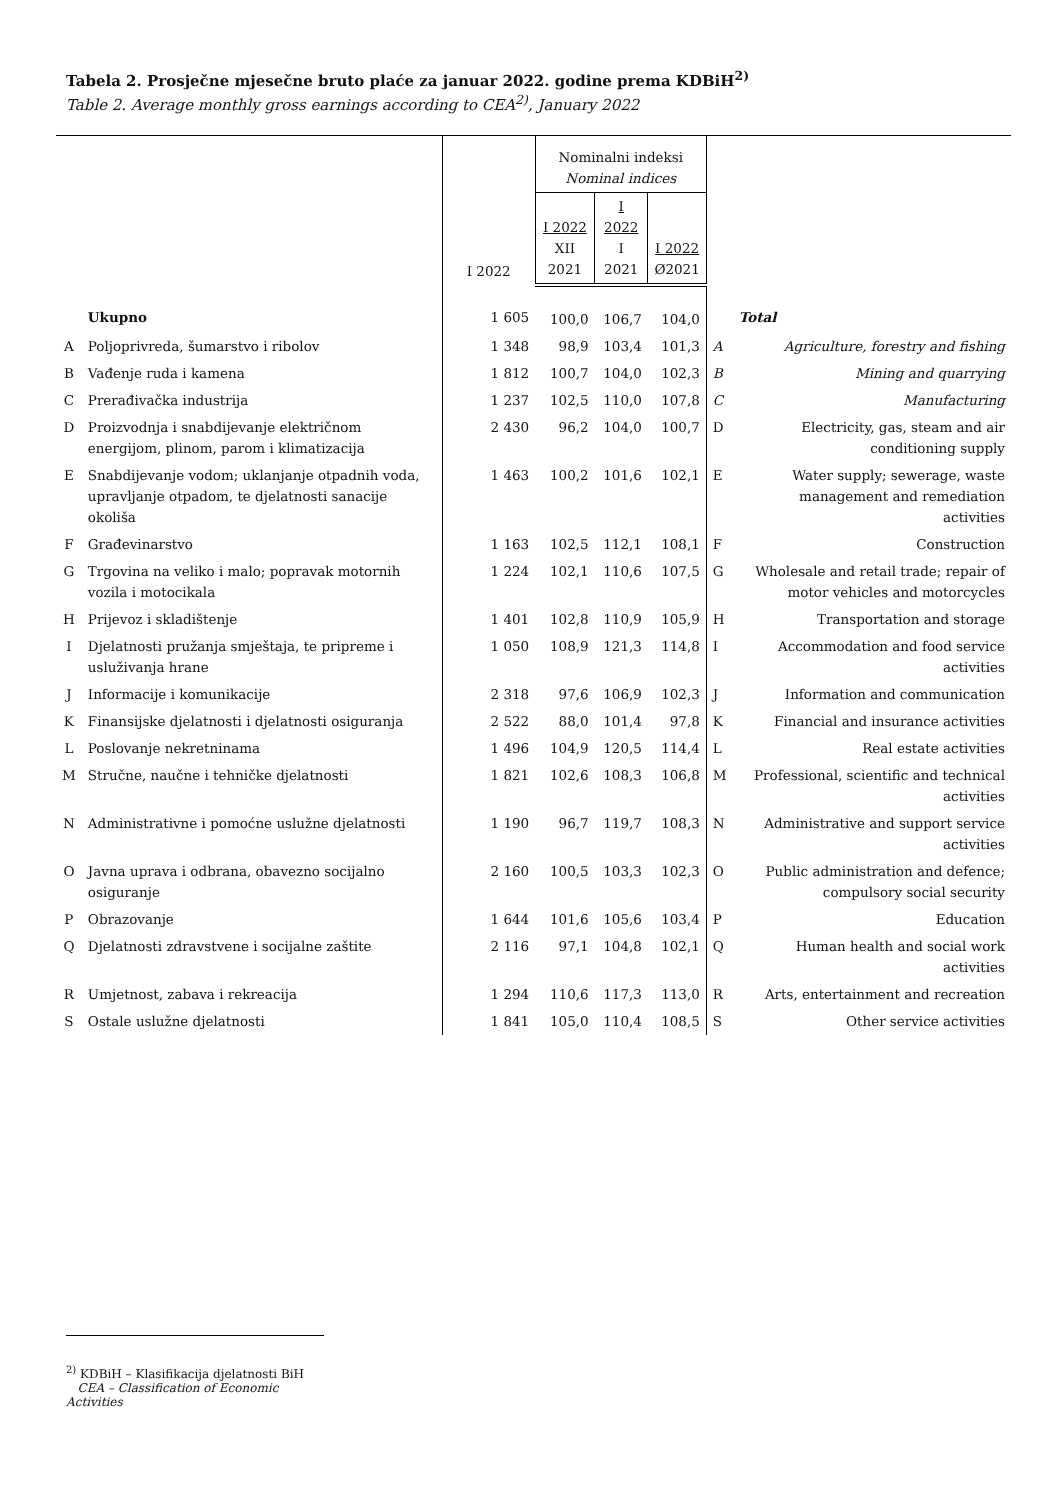Tabela 2. Prosječne mjesečne bruto plaće za januar 2022. godine prema KDBiH<sup>2)</sup>
Table 2. Average monthly gross earnings according to CEA<sup>2)</sup>, January 2022
| | | I 2022 | Nominalni indeksi Nominal indices | | | | |
| --- | --- | --- | --- | --- | --- | --- | --- |
| | | | I 2022 XII 2021 | I 2022 I 2021 | I 2022 Ø2021 | | |
| | Ukupno | 1 605 | 100,0 | 106,7 | 104,0 | | Total |
| A | Poljoprivreda, šumarstvo i ribolov | 1 348 | 98,9 | 103,4 | 101,3 | A | Agriculture, forestry and fishing |
| B | Vađenje ruda i kamena | 1 812 | 100,7 | 104,0 | 102,3 | B | Mining and quarrying |
| C | Prerađivačka industrija | 1 237 | 102,5 | 110,0 | 107,8 | C | Manufacturing |
| D | Proizvodnja i snabdijevanje električnom energijom, plinom, parom i klimatizacija | 2 430 | 96,2 | 104,0 | 100,7 | D | Electricity, gas, steam and air conditioning supply |
| E | Snabdijevanje vodom; uklanjanje otpadnih voda, upravljanje otpadom, te djelatnosti sanacije okoliša | 1 463 | 100,2 | 101,6 | 102,1 | E | Water supply; sewerage, waste management and remediation activities |
| F | Građevinarstvo | 1 163 | 102,5 | 112,1 | 108,1 | F | Construction |
| G | Trgovina na veliko i malo; popravak motornih vozila i motocikala | 1 224 | 102,1 | 110,6 | 107,5 | G | Wholesale and retail trade; repair of motor vehicles and motorcycles |
| H | Prijevoz i skladištenje | 1 401 | 102,8 | 110,9 | 105,9 | H | Transportation and storage |
| I | Djelatnosti pružanja smještaja, te pripreme i usluživanja hrane | 1 050 | 108,9 | 121,3 | 114,8 | I | Accommodation and food service activities |
| J | Informacije i komunikacije | 2 318 | 97,6 | 106,9 | 102,3 | J | Information and communication |
| K | Finansijske djelatnosti i djelatnosti osiguranja | 2 522 | 88,0 | 101,4 | 97,8 | K | Financial and insurance activities |
| L | Poslovanje nekretninama | 1 496 | 104,9 | 120,5 | 114,4 | L | Real estate activities |
| M | Stručne, naučne i tehničke djelatnosti | 1 821 | 102,6 | 108,3 | 106,8 | M | Professional, scientific and technical activities |
| N | Administrativne i pomoćne uslužne djelatnosti | 1 190 | 96,7 | 119,7 | 108,3 | N | Administrative and support service activities |
| O | Javna uprava i odbrana, obavezno socijalno osiguranje | 2 160 | 100,5 | 103,3 | 102,3 | O | Public administration and defence; compulsory social security |
| P | Obrazovanje | 1 644 | 101,6 | 105,6 | 103,4 | P | Education |
| Q | Djelatnosti zdravstvene i socijalne zaštite | 2 116 | 97,1 | 104,8 | 102,1 | Q | Human health and social work activities |
| R | Umjetnost, zabava i rekreacija | 1 294 | 110,6 | 117,3 | 113,0 | R | Arts, entertainment and recreation |
| S | Ostale uslužne djelatnosti | 1 841 | 105,0 | 110,4 | 108,5 | S | Other service activities |
<sup>2)</sup> KDBiH – Klasifikacija djelatnosti BiH
CEA – Classification of Economic Activities